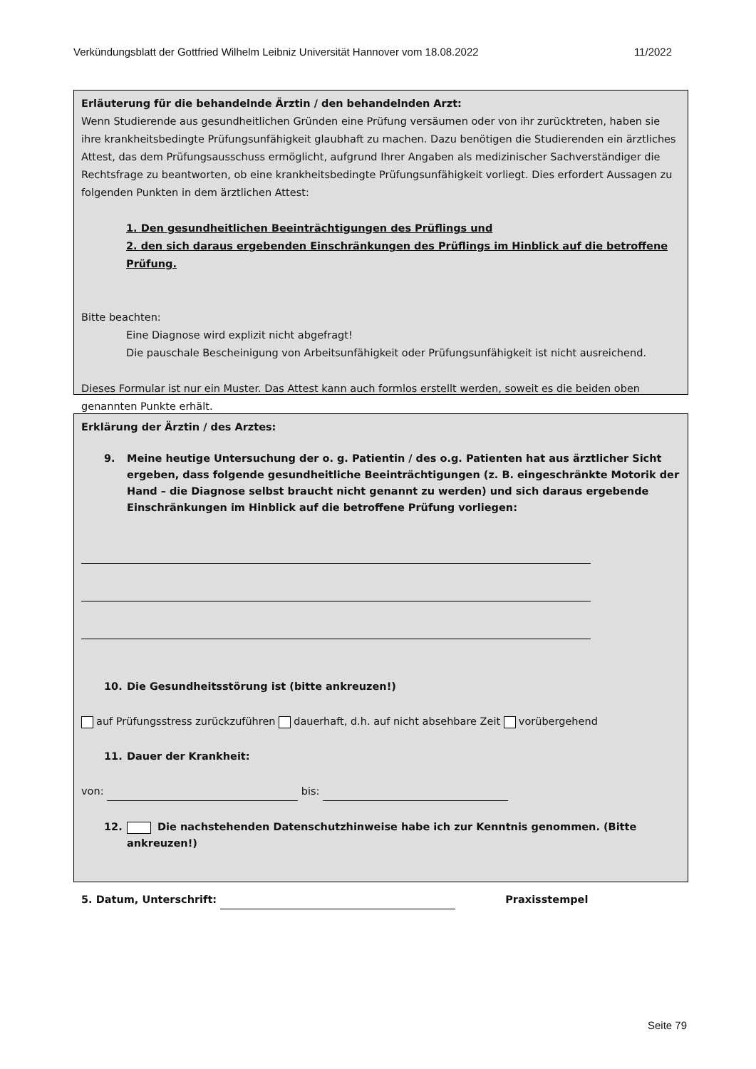Verkündungsblatt der Gottfried Wilhelm Leibniz Universität Hannover vom 18.08.2022 11/2022
Erläuterung für die behandelnde Ärztin / den behandelnden Arzt:
Wenn Studierende aus gesundheitlichen Gründen eine Prüfung versäumen oder von ihr zurücktreten, haben sie ihre krankheitsbedingte Prüfungsunfähigkeit glaubhaft zu machen. Dazu benötigen die Studierenden ein ärztliches Attest, das dem Prüfungsausschuss ermöglicht, aufgrund Ihrer Angaben als medizinischer Sachverständiger die Rechtsfrage zu beantworten, ob eine krankheitsbedingte Prüfungsunfähigkeit vorliegt. Dies erfordert Aussagen zu folgenden Punkten in dem ärztlichen Attest:
1. Den gesundheitlichen Beeinträchtigungen des Prüflings und
2. den sich daraus ergebenden Einschränkungen des Prüflings im Hinblick auf die betroffene Prüfung.
Bitte beachten:
Eine Diagnose wird explizit nicht abgefragt!
Die pauschale Bescheinigung von Arbeitsunfähigkeit oder Prüfungsunfähigkeit ist nicht ausreichend.
Dieses Formular ist nur ein Muster. Das Attest kann auch formlos erstellt werden, soweit es die beiden oben genannten Punkte erhält.
Erklärung der Ärztin / des Arztes:
9. Meine heutige Untersuchung der o. g. Patientin / des o.g. Patienten hat aus ärztlicher Sicht ergeben, dass folgende gesundheitliche Beeinträchtigungen (z. B. eingeschränkte Motorik der Hand – die Diagnose selbst braucht nicht genannt zu werden) und sich daraus ergebende Einschränkungen im Hinblick auf die betroffene Prüfung vorliegen:
10. Die Gesundheitsstörung ist (bitte ankreuzen!)
auf Prüfungsstress zurückzuführen dauerhaft, d.h. auf nicht absehbare Zeit vorübergehend
11. Dauer der Krankheit:
von: bis:
12. Die nachstehenden Datenschutzhinweise habe ich zur Kenntnis genommen. (Bitte ankreuzen!)
5. Datum, Unterschrift: Praxisstempel
Seite 79